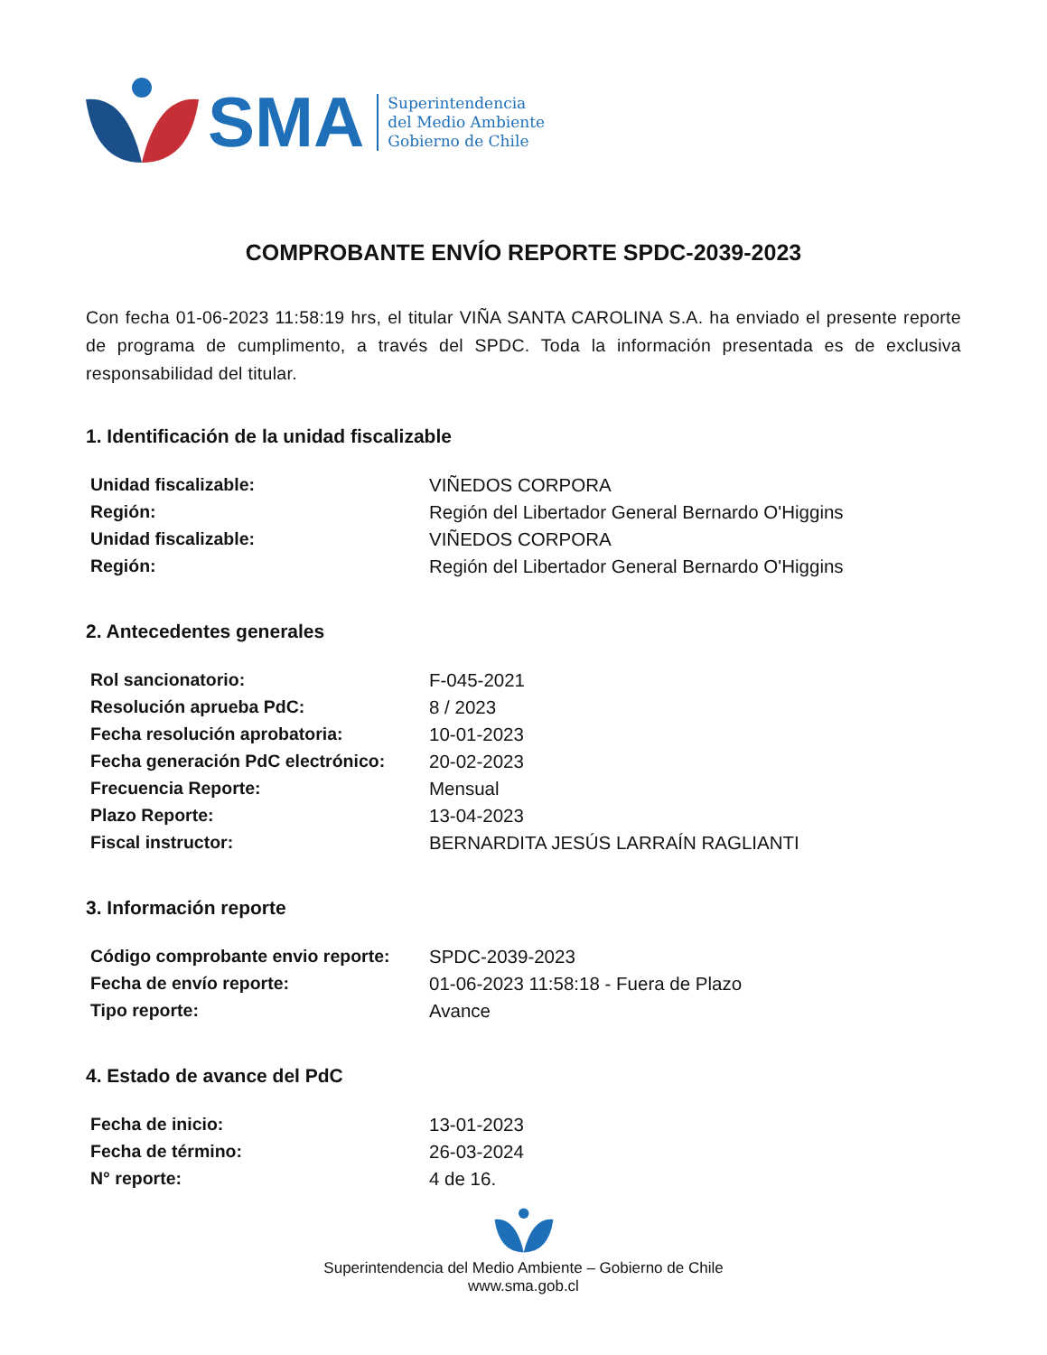SMA
Superintendencia
del Medio Ambiente
Gobierno de Chile
COMPROBANTE ENVÍO REPORTE SPDC-2039-2023
Con fecha 01-06-2023 11:58:19 hrs, el titular VIÑA SANTA CAROLINA S.A. ha enviado el presente reporte de programa de cumplimento, a través del SPDC. Toda la información presentada es de exclusiva responsabilidad del titular.
1. Identificación de la unidad fiscalizable
| Unidad fiscalizable: | VIÑEDOS CORPORA |
| Región: | Región del Libertador General Bernardo O'Higgins |
| Unidad fiscalizable: | VIÑEDOS CORPORA |
| Región: | Región del Libertador General Bernardo O'Higgins |
2. Antecedentes generales
| Rol sancionatorio: | F-045-2021 |
| Resolución aprueba PdC: | 8 / 2023 |
| Fecha resolución aprobatoria: | 10-01-2023 |
| Fecha generación PdC electrónico: | 20-02-2023 |
| Frecuencia Reporte: | Mensual |
| Plazo Reporte: | 13-04-2023 |
| Fiscal instructor: | BERNARDITA JESÚS LARRAÍN RAGLIANTI |
3. Información reporte
| Código comprobante envio reporte: | SPDC-2039-2023 |
| Fecha de envío reporte: | 01-06-2023 11:58:18 - Fuera de Plazo |
| Tipo reporte: | Avance |
4. Estado de avance del PdC
| Fecha de inicio: | 13-01-2023 |
| Fecha de término: | 26-03-2024 |
| N° reporte: | 4 de 16. |
Superintendencia del Medio Ambiente – Gobierno de Chile
www.sma.gob.cl